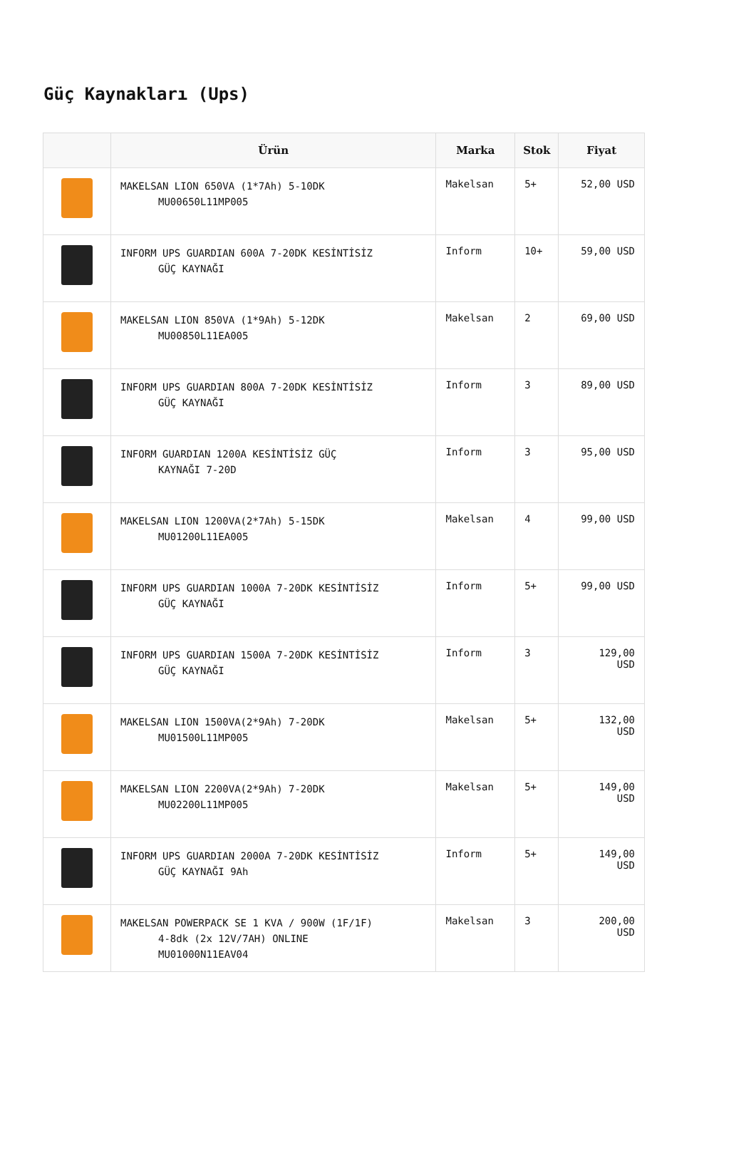Güç Kaynakları (Ups)
| | Ürün | Marka | Stok | Fiyat |
| --- | --- | --- | --- | --- |
| | MAKELSAN LION 650VA (1*7Ah) 5-10DK MU00650L11MP005 | Makelsan | 5+ | 52,00 USD |
| | INFORM UPS GUARDIAN 600A 7-20DK KESİNTİSİZ GÜÇ KAYNAĞI | Inform | 10+ | 59,00 USD |
| | MAKELSAN LION 850VA (1*9Ah) 5-12DK MU00850L11EA005 | Makelsan | 2 | 69,00 USD |
| | INFORM UPS GUARDIAN 800A 7-20DK KESİNTİSİZ GÜÇ KAYNAĞI | Inform | 3 | 89,00 USD |
| | INFORM GUARDIAN 1200A KESİNTİSİZ GÜÇ KAYNAĞI 7-20D | Inform | 3 | 95,00 USD |
| | MAKELSAN LION 1200VA(2*7Ah) 5-15DK MU01200L11EA005 | Makelsan | 4 | 99,00 USD |
| | INFORM UPS GUARDIAN 1000A 7-20DK KESİNTİSİZ GÜÇ KAYNAĞI | Inform | 5+ | 99,00 USD |
| | INFORM UPS GUARDIAN 1500A 7-20DK KESİNTİSİZ GÜÇ KAYNAĞI | Inform | 3 | 129,00 USD |
| | MAKELSAN LION 1500VA(2*9Ah) 7-20DK MU01500L11MP005 | Makelsan | 5+ | 132,00 USD |
| | MAKELSAN LION 2200VA(2*9Ah) 7-20DK MU02200L11MP005 | Makelsan | 5+ | 149,00 USD |
| | INFORM UPS GUARDIAN 2000A 7-20DK KESİNTİSİZ GÜÇ KAYNAĞI 9Ah | Inform | 5+ | 149,00 USD |
| | MAKELSAN POWERPACK SE 1 KVA / 900W (1F/1F) 4-8dk (2x 12V/7AH) ONLINE MU01000N11EAV04 | Makelsan | 3 | 200,00 USD |